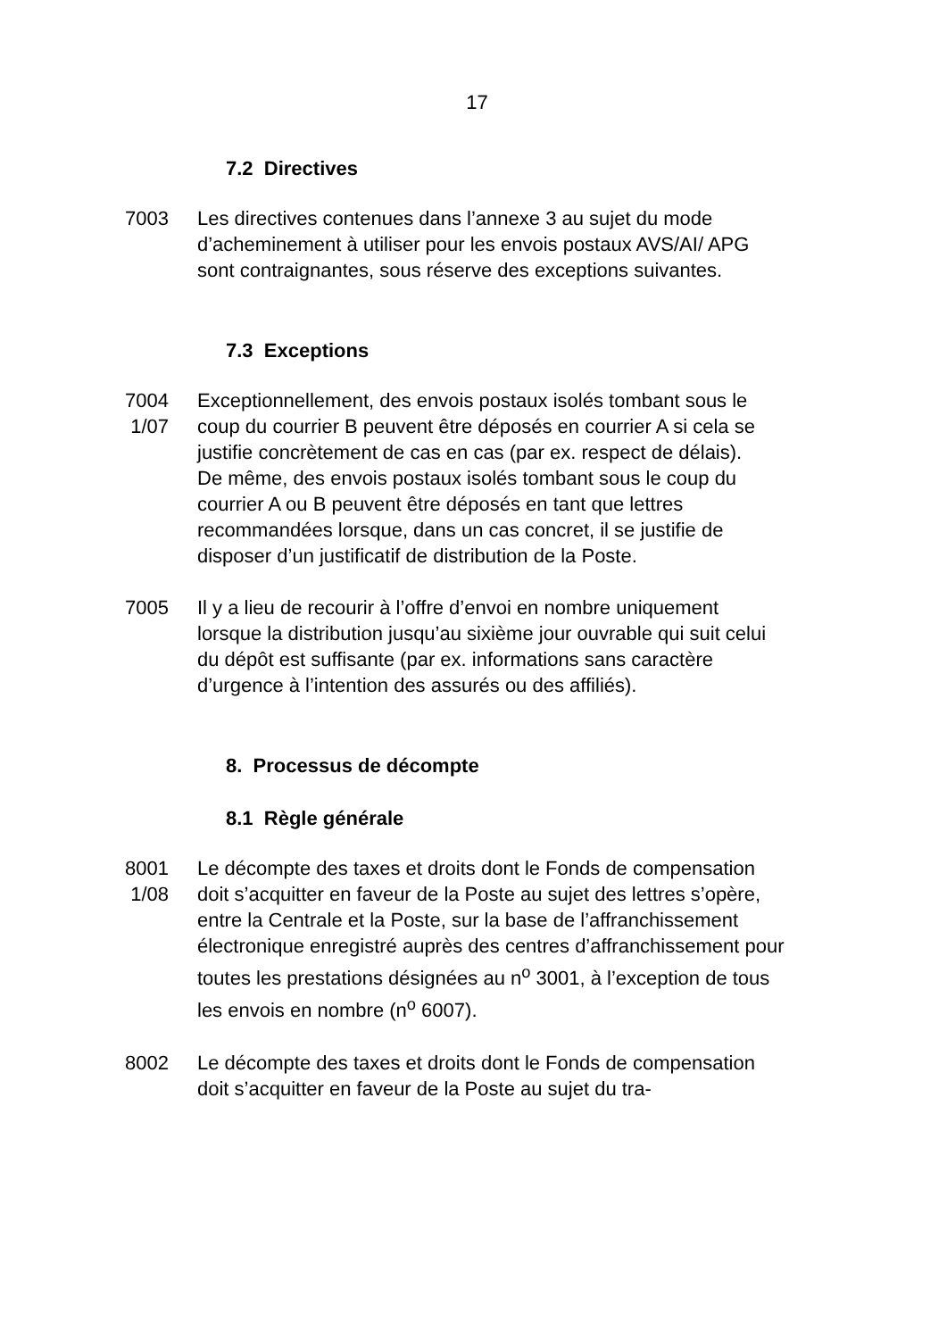17
7.2 Directives
7003 Les directives contenues dans l’annexe 3 au sujet du mode d’acheminement à utiliser pour les envois postaux AVS/AI/ APG sont contraignantes, sous réserve des exceptions suivantes.
7.3 Exceptions
7004
1/07
Exceptionnellement, des envois postaux isolés tombant sous le coup du courrier B peuvent être déposés en courrier A si cela se justifie concrètement de cas en cas (par ex. respect de délais).
De même, des envois postaux isolés tombant sous le coup du courrier A ou B peuvent être déposés en tant que lettres recommandées lorsque, dans un cas concret, il se justifie de disposer d’un justificatif de distribution de la Poste.
7005 Il y a lieu de recourir à l’offre d’envoi en nombre uniquement lorsque la distribution jusqu’au sixième jour ouvrable qui suit celui du dépôt est suffisante (par ex. informations sans caractère d’urgence à l’intention des assurés ou des affiliés).
8. Processus de décompte
8.1 Règle générale
8001
1/08
Le décompte des taxes et droits dont le Fonds de compensation doit s’acquitter en faveur de la Poste au sujet des lettres s’opère, entre la Centrale et la Poste, sur la base de l’affranchissement électronique enregistré auprès des centres d’affranchissement pour toutes les prestations désignées au n<sup>o</sup> 3001, à l’exception de tous les envois en nombre (n<sup>o</sup> 6007).
8002 Le décompte des taxes et droits dont le Fonds de compensation doit s’acquitter en faveur de la Poste au sujet du tra-